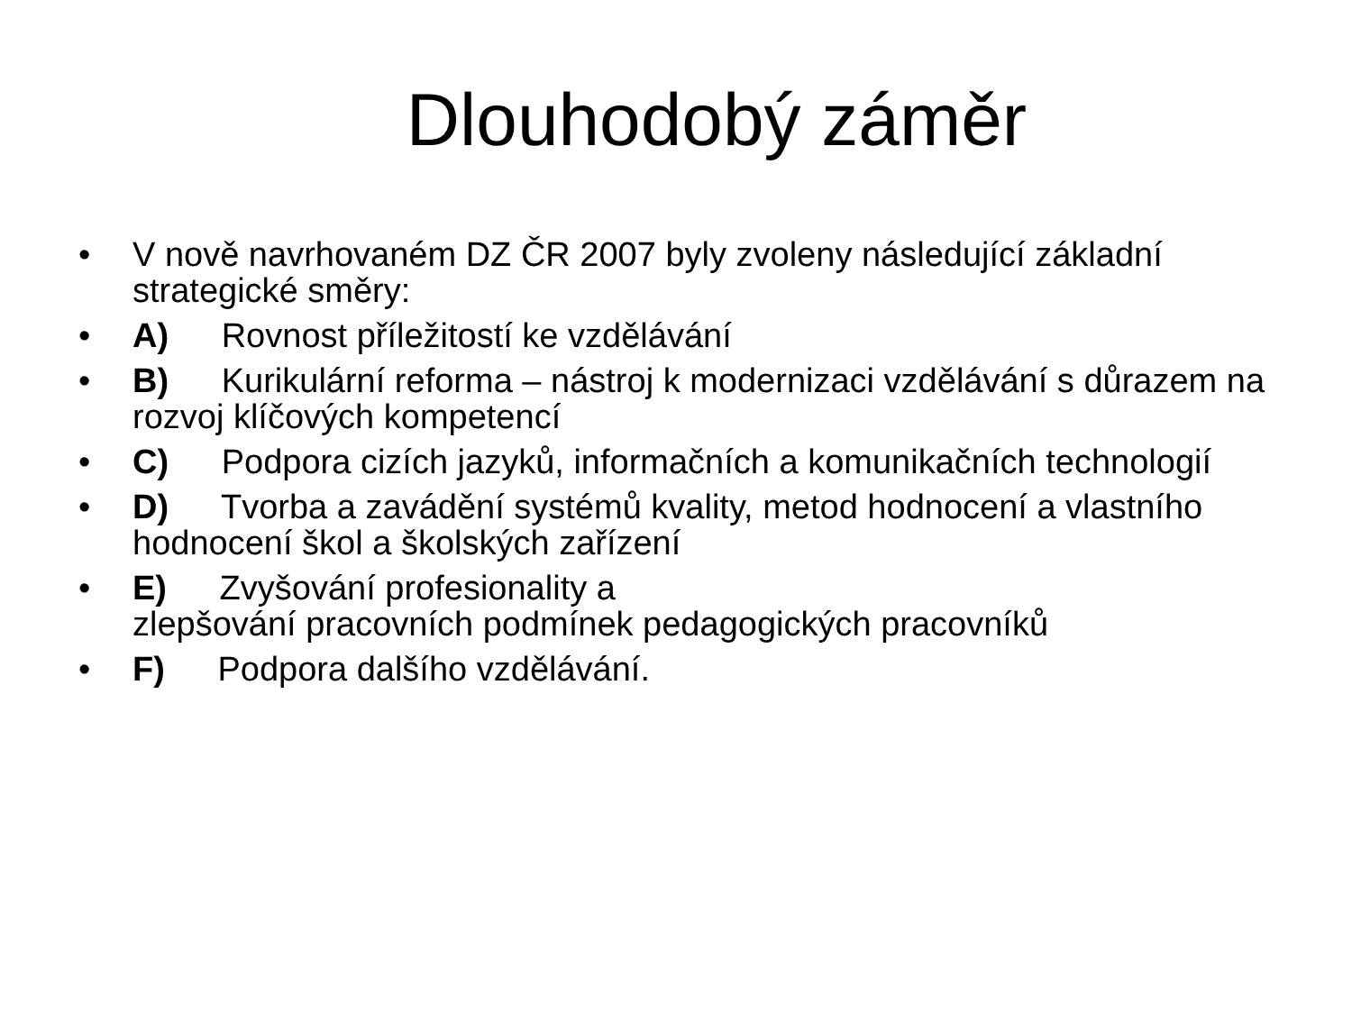Dlouhodobý záměr
• V nově navrhovaném DZ ČR 2007 byly zvoleny následující základní strategické směry:
• A) Rovnost příležitostí ke vzdělávání
• B) Kurikulární reforma – nástroj k modernizaci vzdělávání s důrazem na rozvoj klíčových kompetencí
• C) Podpora cizích jazyků, informačních a komunikačních technologií
• D) Tvorba a zavádění systémů kvality, metod hodnocení a vlastního hodnocení škol a školských zařízení
• E) Zvyšování profesionality a
zlepšování pracovních podmínek pedagogických pracovníků
• F) Podpora dalšího vzdělávání.